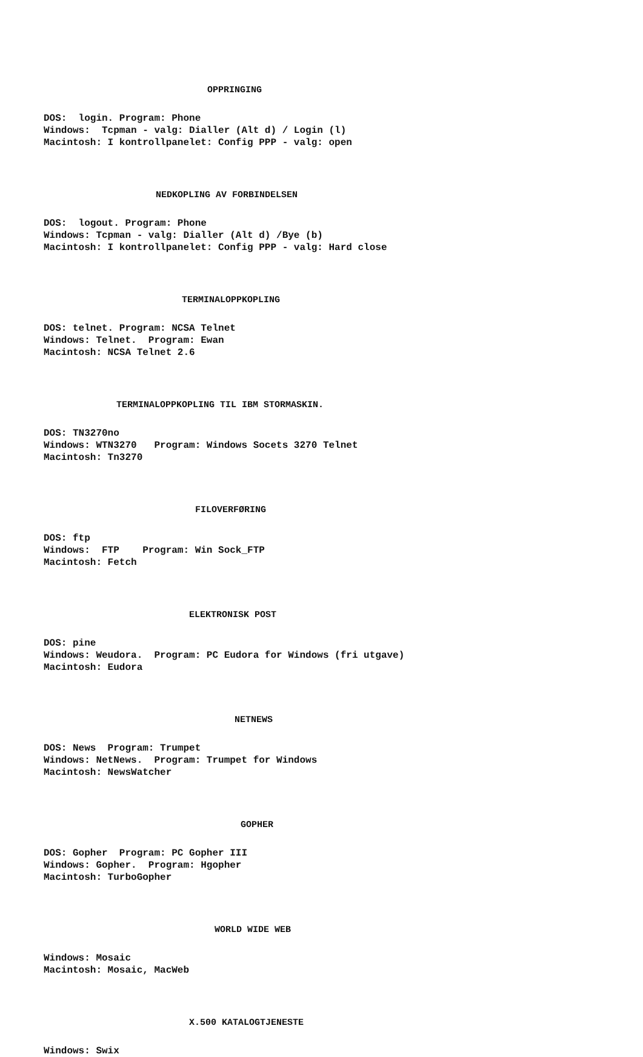OPPRINGING
DOS: login. Program: Phone Windows: Tcpman - valg: Dialler (Alt d) / Login (l) Macintosh: I kontrollpanelet: Config PPP - valg: open
NEDKOPLING AV FORBINDELSEN
DOS: logout. Program: Phone Windows: Tcpman - valg: Dialler (Alt d) /Bye (b) Macintosh: I kontrollpanelet: Config PPP - valg: Hard close
TERMINALOPPKOPLING
DOS: telnet. Program: NCSA Telnet Windows: Telnet. Program: Ewan Macintosh: NCSA Telnet 2.6
TERMINALOPPKOPLING TIL IBM STORMASKIN.
DOS: TN3270no Windows: WTN3270 Program: Windows Socets 3270 Telnet Macintosh: Tn3270
FILOVERFØRING
DOS: ftp Windows: FTP Program: Win Sock_FTP Macintosh: Fetch
ELEKTRONISK POST
DOS: pine Windows: Weudora. Program: PC Eudora for Windows (fri utgave) Macintosh: Eudora
NETNEWS
DOS: News Program: Trumpet Windows: NetNews. Program: Trumpet for Windows Macintosh: NewsWatcher
GOPHER
DOS: Gopher Program: PC Gopher III Windows: Gopher. Program: Hgopher Macintosh: TurboGopher
WORLD WIDE WEB
Windows: Mosaic Macintosh: Mosaic, MacWeb
X.500 KATALOGTJENESTE
Windows: Swix